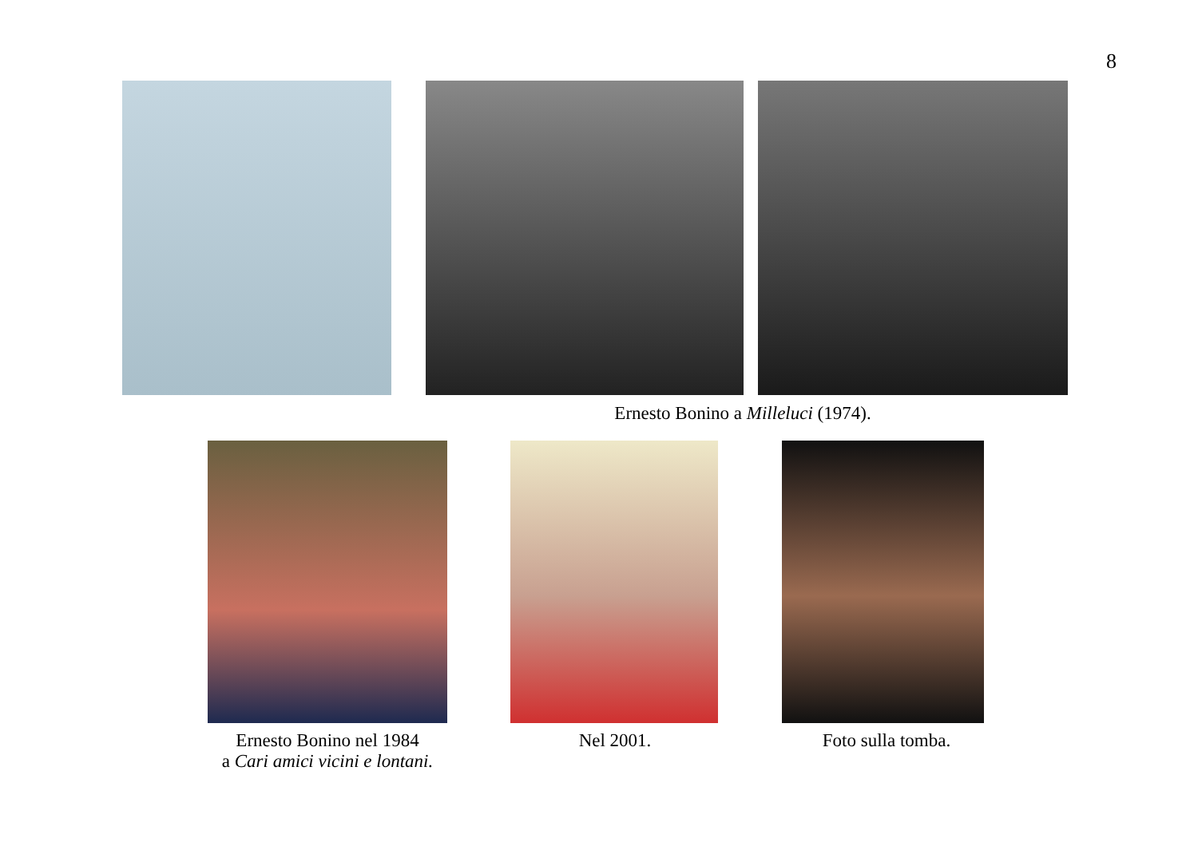8
Ernesto Bonino a Milleluci (1974).
Ernesto Bonino nel 1984
a Cari amici vicini e lontani.
Nel 2001.
Foto sulla tomba.